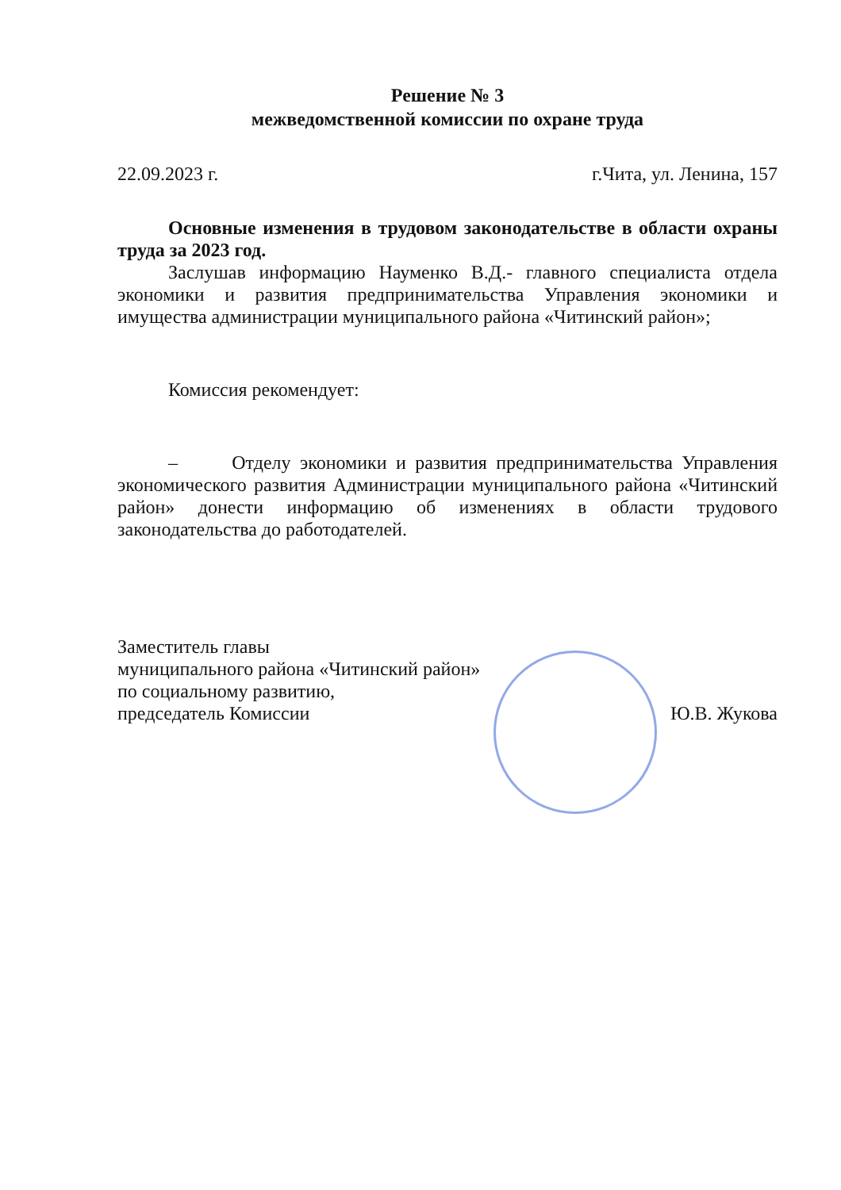Решение № 3
межведомственной комиссии по охране труда
22.09.2023 г. г.Чита, ул. Ленина, 157
Основные изменения в трудовом законодательстве в области охраны труда за 2023 год.
Заслушав информацию Науменко В.Д.- главного специалиста отдела экономики и развития предпринимательства Управления экономики и имущества администрации муниципального района «Читинский район»;
Комиссия рекомендует:
– Отделу экономики и развития предпринимательства Управления экономического развития Администрации муниципального района «Читинский район» донести информацию об изменениях в области трудового законодательства до работодателей.
Заместитель главы
муниципального района «Читинский район»
по социальному развитию,
председатель Комиссии
Ю.В. Жукова